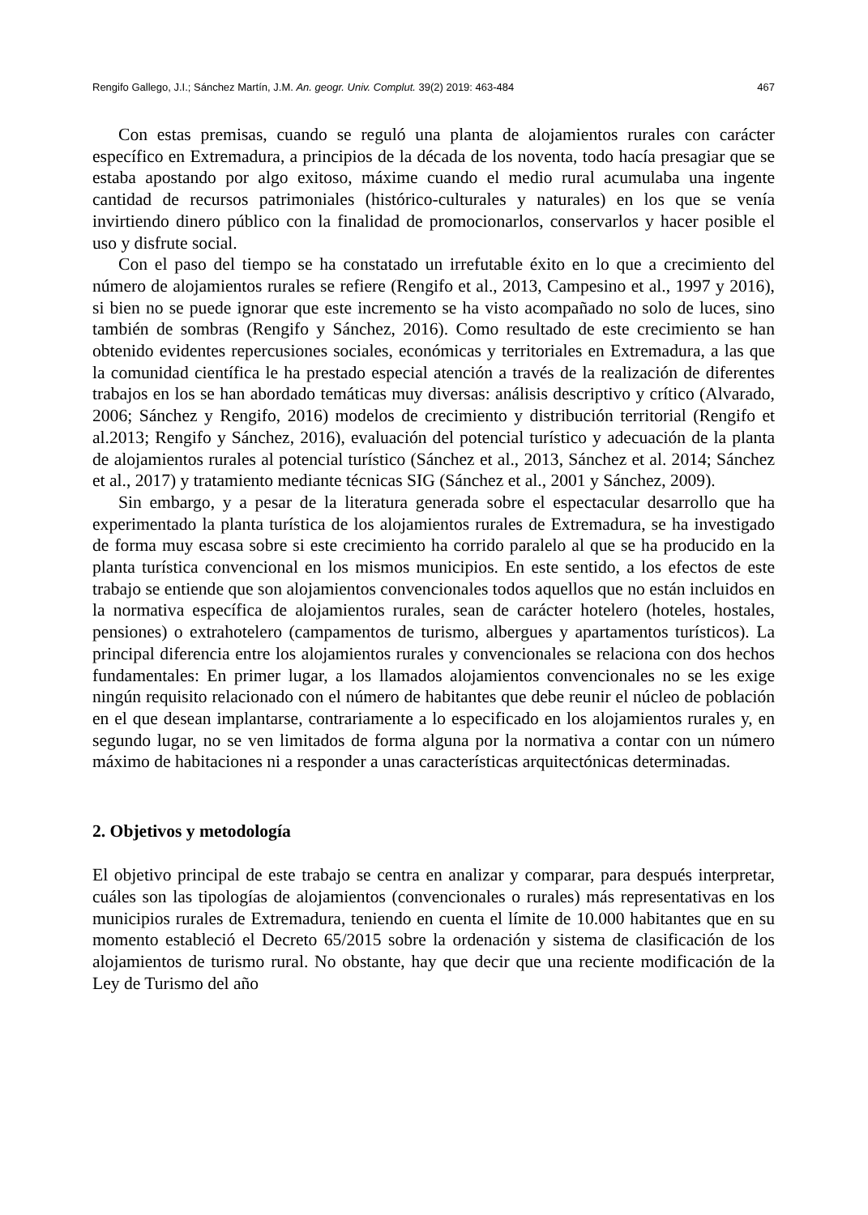Rengifo Gallego, J.I.; Sánchez Martín, J.M. An. geogr. Univ. Complut. 39(2) 2019: 463-484 467
Con estas premisas, cuando se reguló una planta de alojamientos rurales con carácter específico en Extremadura, a principios de la década de los noventa, todo hacía presagiar que se estaba apostando por algo exitoso, máxime cuando el medio rural acumulaba una ingente cantidad de recursos patrimoniales (histórico-culturales y naturales) en los que se venía invirtiendo dinero público con la finalidad de promocionarlos, conservarlos y hacer posible el uso y disfrute social.
Con el paso del tiempo se ha constatado un irrefutable éxito en lo que a crecimiento del número de alojamientos rurales se refiere (Rengifo et al., 2013, Campesino et al., 1997 y 2016), si bien no se puede ignorar que este incremento se ha visto acompañado no solo de luces, sino también de sombras (Rengifo y Sánchez, 2016). Como resultado de este crecimiento se han obtenido evidentes repercusiones sociales, económicas y territoriales en Extremadura, a las que la comunidad científica le ha prestado especial atención a través de la realización de diferentes trabajos en los se han abordado temáticas muy diversas: análisis descriptivo y crítico (Alvarado, 2006; Sánchez y Rengifo, 2016) modelos de crecimiento y distribución territorial (Rengifo et al.2013; Rengifo y Sánchez, 2016), evaluación del potencial turístico y adecuación de la planta de alojamientos rurales al potencial turístico (Sánchez et al., 2013, Sánchez et al. 2014; Sánchez et al., 2017) y tratamiento mediante técnicas SIG (Sánchez et al., 2001 y Sánchez, 2009).
Sin embargo, y a pesar de la literatura generada sobre el espectacular desarrollo que ha experimentado la planta turística de los alojamientos rurales de Extremadura, se ha investigado de forma muy escasa sobre si este crecimiento ha corrido paralelo al que se ha producido en la planta turística convencional en los mismos municipios. En este sentido, a los efectos de este trabajo se entiende que son alojamientos convencionales todos aquellos que no están incluidos en la normativa específica de alojamientos rurales, sean de carácter hotelero (hoteles, hostales, pensiones) o extrahotelero (campamentos de turismo, albergues y apartamentos turísticos). La principal diferencia entre los alojamientos rurales y convencionales se relaciona con dos hechos fundamentales: En primer lugar, a los llamados alojamientos convencionales no se les exige ningún requisito relacionado con el número de habitantes que debe reunir el núcleo de población en el que desean implantarse, contrariamente a lo especificado en los alojamientos rurales y, en segundo lugar, no se ven limitados de forma alguna por la normativa a contar con un número máximo de habitaciones ni a responder a unas características arquitectónicas determinadas.
2. Objetivos y metodología
El objetivo principal de este trabajo se centra en analizar y comparar, para después interpretar, cuáles son las tipologías de alojamientos (convencionales o rurales) más representativas en los municipios rurales de Extremadura, teniendo en cuenta el límite de 10.000 habitantes que en su momento estableció el Decreto 65/2015 sobre la ordenación y sistema de clasificación de los alojamientos de turismo rural. No obstante, hay que decir que una reciente modificación de la Ley de Turismo del año